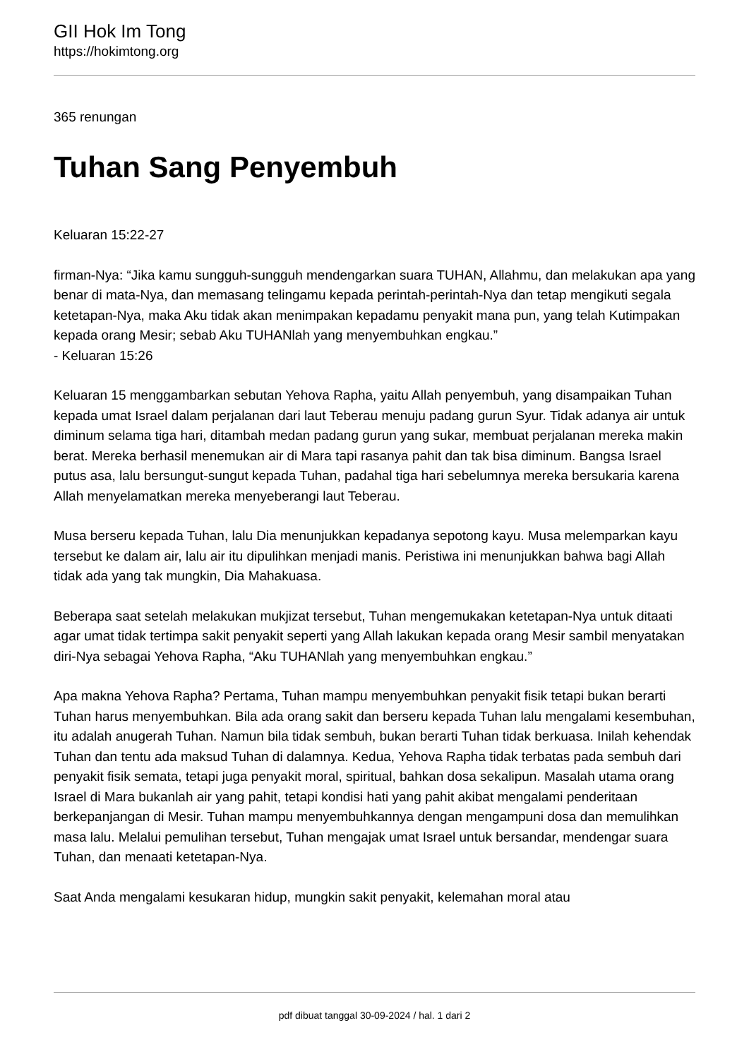GII Hok Im Tong
https://hokimtong.org
365 renungan
Tuhan Sang Penyembuh
Keluaran 15:22-27
firman-Nya: “Jika kamu sungguh-sungguh mendengarkan suara TUHAN, Allahmu, dan melakukan apa yang benar di mata-Nya, dan memasang telingamu kepada perintah-perintah-Nya dan tetap mengikuti segala ketetapan-Nya, maka Aku tidak akan menimpakan kepadamu penyakit mana pun, yang telah Kutimpakan kepada orang Mesir; sebab Aku TUHANlah yang menyembuhkan engkau.”
- Keluaran 15:26
Keluaran 15 menggambarkan sebutan Yehova Rapha, yaitu Allah penyembuh, yang disampaikan Tuhan kepada umat Israel dalam perjalanan dari laut Teberau menuju padang gurun Syur. Tidak adanya air untuk diminum selama tiga hari, ditambah medan padang gurun yang sukar, membuat perjalanan mereka makin berat. Mereka berhasil menemukan air di Mara tapi rasanya pahit dan tak bisa diminum. Bangsa Israel putus asa, lalu bersungut-sungut kepada Tuhan, padahal tiga hari sebelumnya mereka bersukaria karena Allah menyelamatkan mereka menyeberangi laut Teberau.
Musa berseru kepada Tuhan, lalu Dia menunjukkan kepadanya sepotong kayu. Musa melemparkan kayu tersebut ke dalam air, lalu air itu dipulihkan menjadi manis. Peristiwa ini menunjukkan bahwa bagi Allah tidak ada yang tak mungkin, Dia Mahakuasa.
Beberapa saat setelah melakukan mukjizat tersebut, Tuhan mengemukakan ketetapan-Nya untuk ditaati agar umat tidak tertimpa sakit penyakit seperti yang Allah lakukan kepada orang Mesir sambil menyatakan diri-Nya sebagai Yehova Rapha, “Aku TUHANlah yang menyembuhkan engkau.”
Apa makna Yehova Rapha? Pertama, Tuhan mampu menyembuhkan penyakit fisik tetapi bukan berarti Tuhan harus menyembuhkan. Bila ada orang sakit dan berseru kepada Tuhan lalu mengalami kesembuhan, itu adalah anugerah Tuhan. Namun bila tidak sembuh, bukan berarti Tuhan tidak berkuasa. Inilah kehendak Tuhan dan tentu ada maksud Tuhan di dalamnya. Kedua, Yehova Rapha tidak terbatas pada sembuh dari penyakit fisik semata, tetapi juga penyakit moral, spiritual, bahkan dosa sekalipun. Masalah utama orang Israel di Mara bukanlah air yang pahit, tetapi kondisi hati yang pahit akibat mengalami penderitaan berkepanjangan di Mesir. Tuhan mampu menyembuhkannya dengan mengampuni dosa dan memulihkan masa lalu. Melalui pemulihan tersebut, Tuhan mengajak umat Israel untuk bersandar, mendengar suara Tuhan, dan menaati ketetapan-Nya.
Saat Anda mengalami kesukaran hidup, mungkin sakit penyakit, kelemahan moral atau
pdf dibuat tanggal 30-09-2024 / hal. 1 dari 2